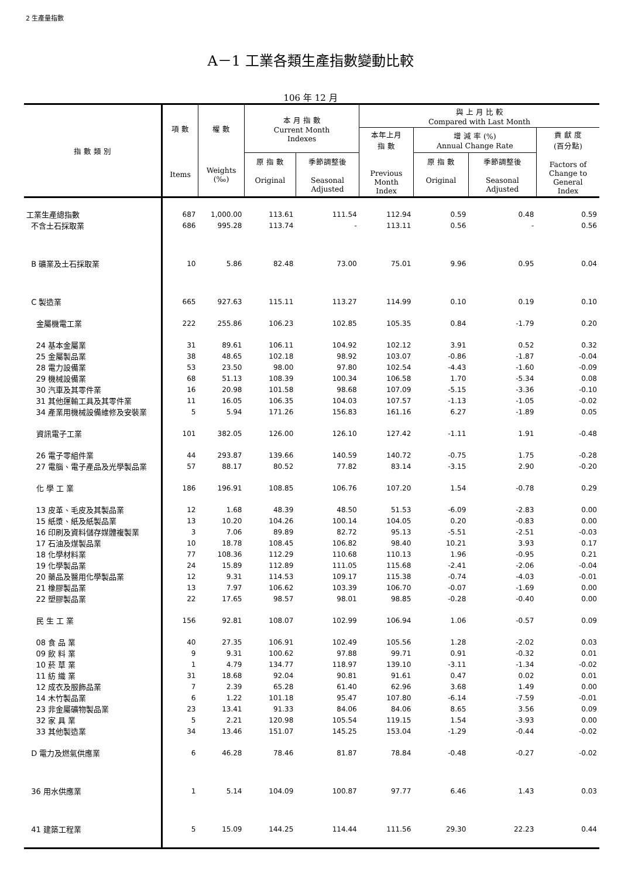2 生產量指數
A－1 工業各類生產指數變動比較
106 年 12 月
| 指 數 類 別 | 項 數 | 權 數 | 本 月 指 數 Current Month Indexes | | 與 上 月 比 較 Compared with Last Month | | | |
| --- | --- | --- | --- | --- | --- | --- | --- | --- |
| | | | | | 本年上月 指 數 Previous Month Index | 增 減 率 (%) Annual Change Rate | | 貢 獻 度 (百分點) Factors of Change to General Index |
| | Items | Weights (‰) | 原 指 數 Original | 季節調整後 Seasonal Adjusted | | 原 指 數 Original | 季節調整後 Seasonal Adjusted | |
| 工業生產總指數 | 687 | 1,000.00 | 113.61 | 111.54 | 112.94 | 0.59 | 0.48 | 0.59 |
| 不含土石採取業 | 686 | 995.28 | 113.74 | - | 113.11 | 0.56 | - | 0.56 |
| B 礦業及土石採取業 | 10 | 5.86 | 82.48 | 73.00 | 75.01 | 9.96 | 0.95 | 0.04 |
| C 製造業 | 665 | 927.63 | 115.11 | 113.27 | 114.99 | 0.10 | 0.19 | 0.10 |
| 金屬機電工業 | 222 | 255.86 | 106.23 | 102.85 | 105.35 | 0.84 | -1.79 | 0.20 |
| 24 基本金屬業 | 31 | 89.61 | 106.11 | 104.92 | 102.12 | 3.91 | 0.52 | 0.32 |
| 25 金屬製品業 | 38 | 48.65 | 102.18 | 98.92 | 103.07 | -0.86 | -1.87 | -0.04 |
| 28 電力設備業 | 53 | 23.50 | 98.00 | 97.80 | 102.54 | -4.43 | -1.60 | -0.09 |
| 29 機械設備業 | 68 | 51.13 | 108.39 | 100.34 | 106.58 | 1.70 | -5.34 | 0.08 |
| 30 汽車及其零件業 | 16 | 20.98 | 101.58 | 98.68 | 107.09 | -5.15 | -3.36 | -0.10 |
| 31 其他運輸工具及其零件業 | 11 | 16.05 | 106.35 | 104.03 | 107.57 | -1.13 | -1.05 | -0.02 |
| 34 產業用機械設備維修及安裝業 | 5 | 5.94 | 171.26 | 156.83 | 161.16 | 6.27 | -1.89 | 0.05 |
| 資訊電子工業 | 101 | 382.05 | 126.00 | 126.10 | 127.42 | -1.11 | 1.91 | -0.48 |
| 26 電子零組件業 | 44 | 293.87 | 139.66 | 140.59 | 140.72 | -0.75 | 1.75 | -0.28 |
| 27 電腦、電子產品及光學製品業 | 57 | 88.17 | 80.52 | 77.82 | 83.14 | -3.15 | 2.90 | -0.20 |
| 化 學 工 業 | 186 | 196.91 | 108.85 | 106.76 | 107.20 | 1.54 | -0.78 | 0.29 |
| 13 皮革、毛皮及其製品業 | 12 | 1.68 | 48.39 | 48.50 | 51.53 | -6.09 | -2.83 | 0.00 |
| 15 紙漿、紙及紙製品業 | 13 | 10.20 | 104.26 | 100.14 | 104.05 | 0.20 | -0.83 | 0.00 |
| 16 印刷及資料儲存媒體複製業 | 3 | 7.06 | 89.89 | 82.72 | 95.13 | -5.51 | -2.51 | -0.03 |
| 17 石油及煤製品業 | 10 | 18.78 | 108.45 | 106.82 | 98.40 | 10.21 | 3.93 | 0.17 |
| 18 化學材料業 | 77 | 108.36 | 112.29 | 110.68 | 110.13 | 1.96 | -0.95 | 0.21 |
| 19 化學製品業 | 24 | 15.89 | 112.89 | 111.05 | 115.68 | -2.41 | -2.06 | -0.04 |
| 20 藥品及醫用化學製品業 | 12 | 9.31 | 114.53 | 109.17 | 115.38 | -0.74 | -4.03 | -0.01 |
| 21 橡膠製品業 | 13 | 7.97 | 106.62 | 103.39 | 106.70 | -0.07 | -1.69 | 0.00 |
| 22 塑膠製品業 | 22 | 17.65 | 98.57 | 98.01 | 98.85 | -0.28 | -0.40 | 0.00 |
| 民 生 工 業 | 156 | 92.81 | 108.07 | 102.99 | 106.94 | 1.06 | -0.57 | 0.09 |
| 08 食 品 業 | 40 | 27.35 | 106.91 | 102.49 | 105.56 | 1.28 | -2.02 | 0.03 |
| 09 飲 料 業 | 9 | 9.31 | 100.62 | 97.88 | 99.71 | 0.91 | -0.32 | 0.01 |
| 10 菸 草 業 | 1 | 4.79 | 134.77 | 118.97 | 139.10 | -3.11 | -1.34 | -0.02 |
| 11 紡 織 業 | 31 | 18.68 | 92.04 | 90.81 | 91.61 | 0.47 | 0.02 | 0.01 |
| 12 成衣及服飾品業 | 7 | 2.39 | 65.28 | 61.40 | 62.96 | 3.68 | 1.49 | 0.00 |
| 14 木竹製品業 | 6 | 1.22 | 101.18 | 95.47 | 107.80 | -6.14 | -7.59 | -0.01 |
| 23 非金屬礦物製品業 | 23 | 13.41 | 91.33 | 84.06 | 84.06 | 8.65 | 3.56 | 0.09 |
| 32 家 具 業 | 5 | 2.21 | 120.98 | 105.54 | 119.15 | 1.54 | -3.93 | 0.00 |
| 33 其他製造業 | 34 | 13.46 | 151.07 | 145.25 | 153.04 | -1.29 | -0.44 | -0.02 |
| D 電力及燃氣供應業 | 6 | 46.28 | 78.46 | 81.87 | 78.84 | -0.48 | -0.27 | -0.02 |
| 36 用水供應業 | 1 | 5.14 | 104.09 | 100.87 | 97.77 | 6.46 | 1.43 | 0.03 |
| 41 建築工程業 | 5 | 15.09 | 144.25 | 114.44 | 111.56 | 29.30 | 22.23 | 0.44 |